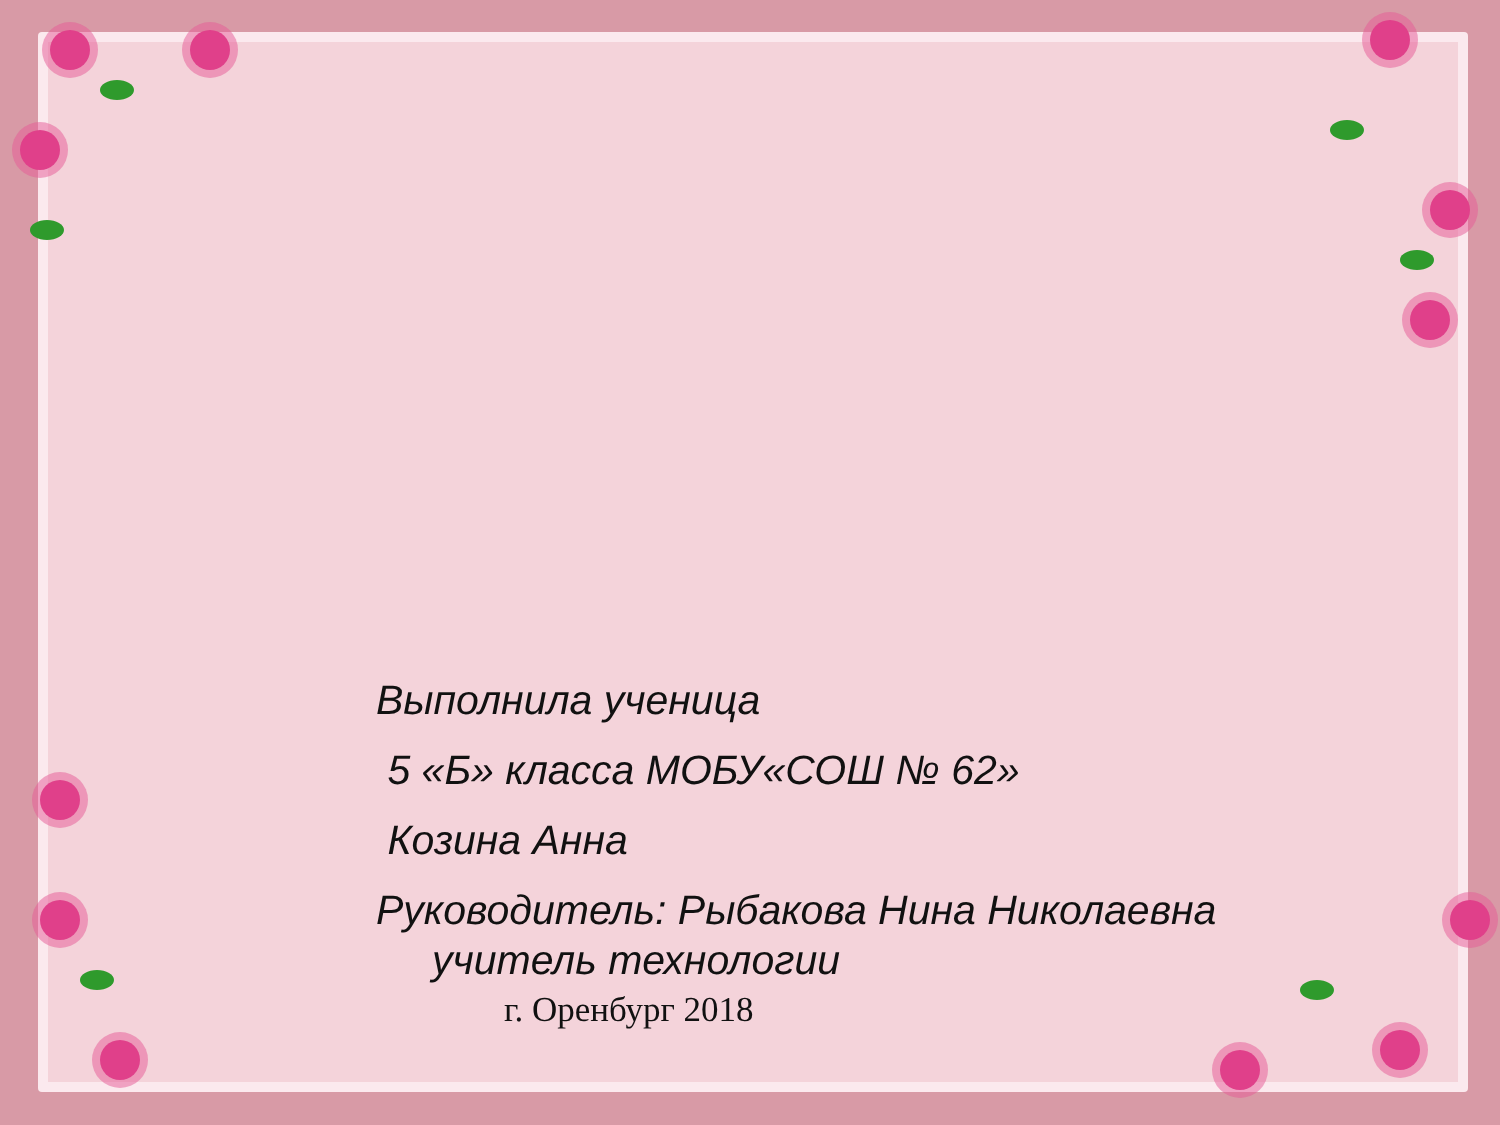Выполнила ученица
5 «Б» класса МОБУ«СОШ № 62»
Козина Анна
Руководитель: Рыбакова Нина Николаевна
учитель технологии
г. Оренбург 2018